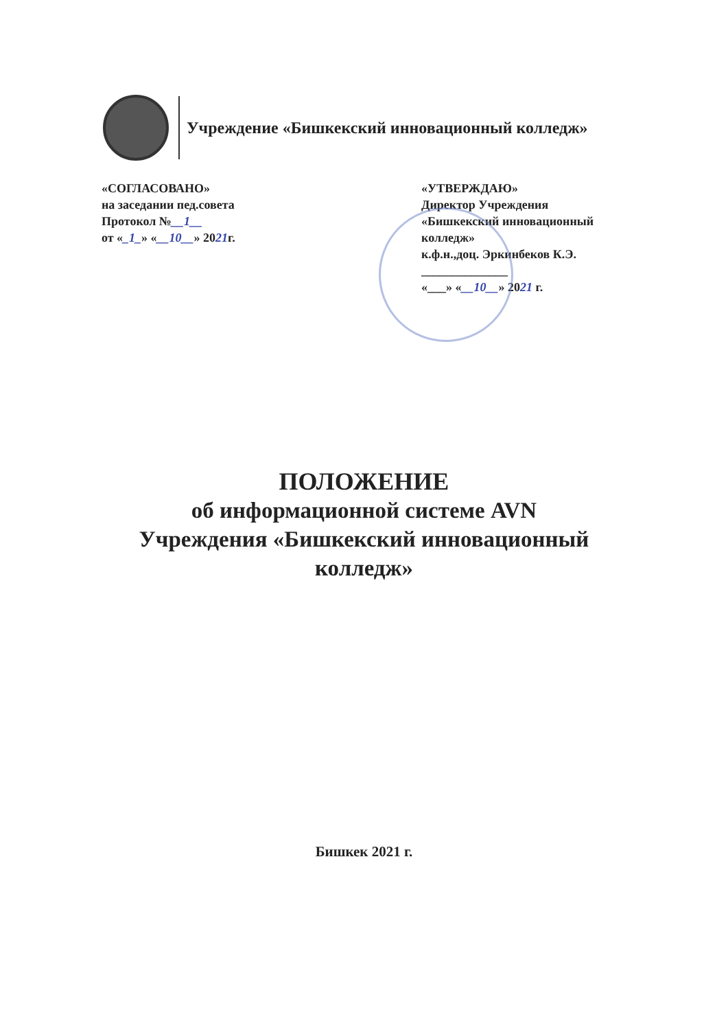Учреждение «Бишкекский инновационный колледж»
«СОГЛАСОВАНО»
на заседании пед.совета
Протокол №__1__
от «_1_» «__10__» 2021г.
«УТВЕРЖДАЮ»
Директор Учреждения
«Бишкекский инновационный
колледж»
к.ф.н.,доц. Эркинбеков К.Э.
______________
«___» «__10__» 2021 г.
ПОЛОЖЕНИЕ
об информационной системе AVN
Учреждения «Бишкекский инновационный
колледж»
Бишкек 2021 г.